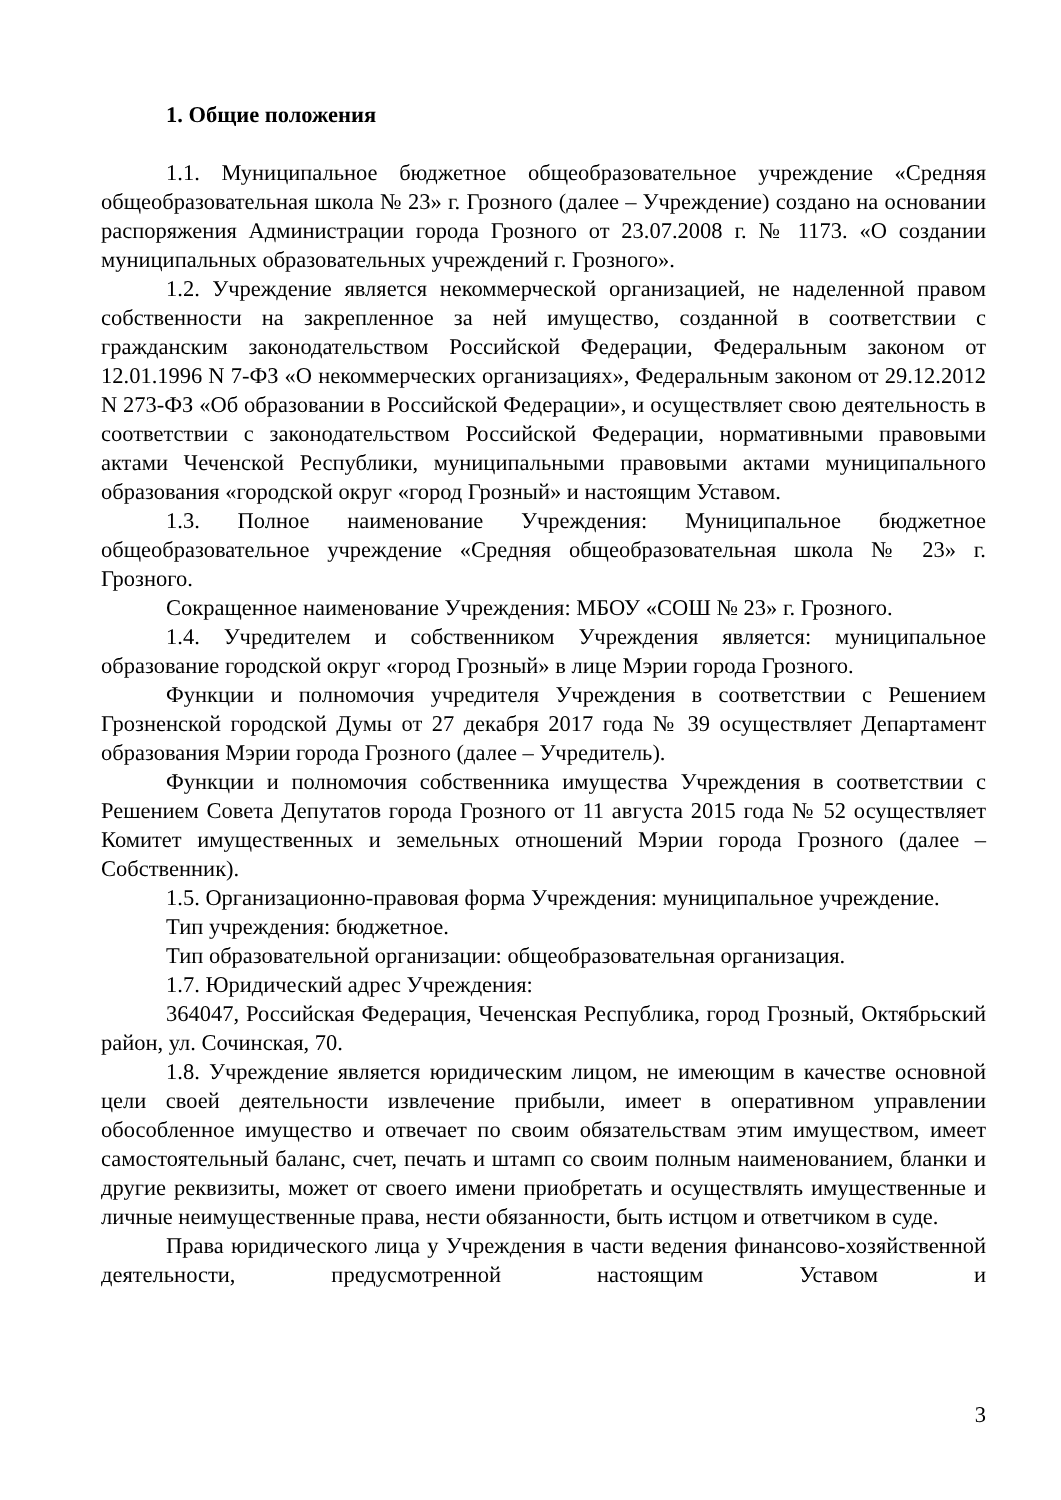1. Общие положения
1.1. Муниципальное бюджетное общеобразовательное учреждение «Средняя общеобразовательная школа № 23» г. Грозного (далее – Учреждение) создано на основании распоряжения Администрации города Грозного от 23.07.2008 г. № 1173. «О создании муниципальных образовательных учреждений г. Грозного».
1.2. Учреждение является некоммерческой организацией, не наделенной правом собственности на закрепленное за ней имущество, созданной в соответствии с гражданским законодательством Российской Федерации, Федеральным законом от 12.01.1996 N 7-ФЗ «О некоммерческих организациях», Федеральным законом от 29.12.2012 N 273-ФЗ «Об образовании в Российской Федерации», и осуществляет свою деятельность в соответствии с законодательством Российской Федерации, нормативными правовыми актами Чеченской Республики, муниципальными правовыми актами муниципального образования «городской округ «город Грозный» и настоящим Уставом.
1.3. Полное наименование Учреждения: Муниципальное бюджетное общеобразовательное учреждение «Средняя общеобразовательная школа № 23» г. Грозного.
Сокращенное наименование Учреждения: МБОУ «СОШ № 23» г. Грозного.
1.4. Учредителем и собственником Учреждения является: муниципальное образование городской округ «город Грозный» в лице Мэрии города Грозного.
Функции и полномочия учредителя Учреждения в соответствии с Решением Грозненской городской Думы от 27 декабря 2017 года № 39 осуществляет Департамент образования Мэрии города Грозного (далее – Учредитель).
Функции и полномочия собственника имущества Учреждения в соответствии с Решением Совета Депутатов города Грозного от 11 августа 2015 года № 52 осуществляет Комитет имущественных и земельных отношений Мэрии города Грозного (далее – Собственник).
1.5. Организационно-правовая форма Учреждения: муниципальное учреждение.
Тип учреждения: бюджетное.
Тип образовательной организации: общеобразовательная организация.
1.7. Юридический адрес Учреждения:
364047, Российская Федерация, Чеченская Республика, город Грозный, Октябрьский район, ул. Сочинская, 70.
1.8. Учреждение является юридическим лицом, не имеющим в качестве основной цели своей деятельности извлечение прибыли, имеет в оперативном управлении обособленное имущество и отвечает по своим обязательствам этим имуществом, имеет самостоятельный баланс, счет, печать и штамп со своим полным наименованием, бланки и другие реквизиты, может от своего имени приобретать и осуществлять имущественные и личные неимущественные права, нести обязанности, быть истцом и ответчиком в суде.
Права юридического лица у Учреждения в части ведения финансово-хозяйственной деятельности, предусмотренной настоящим Уставом и
3